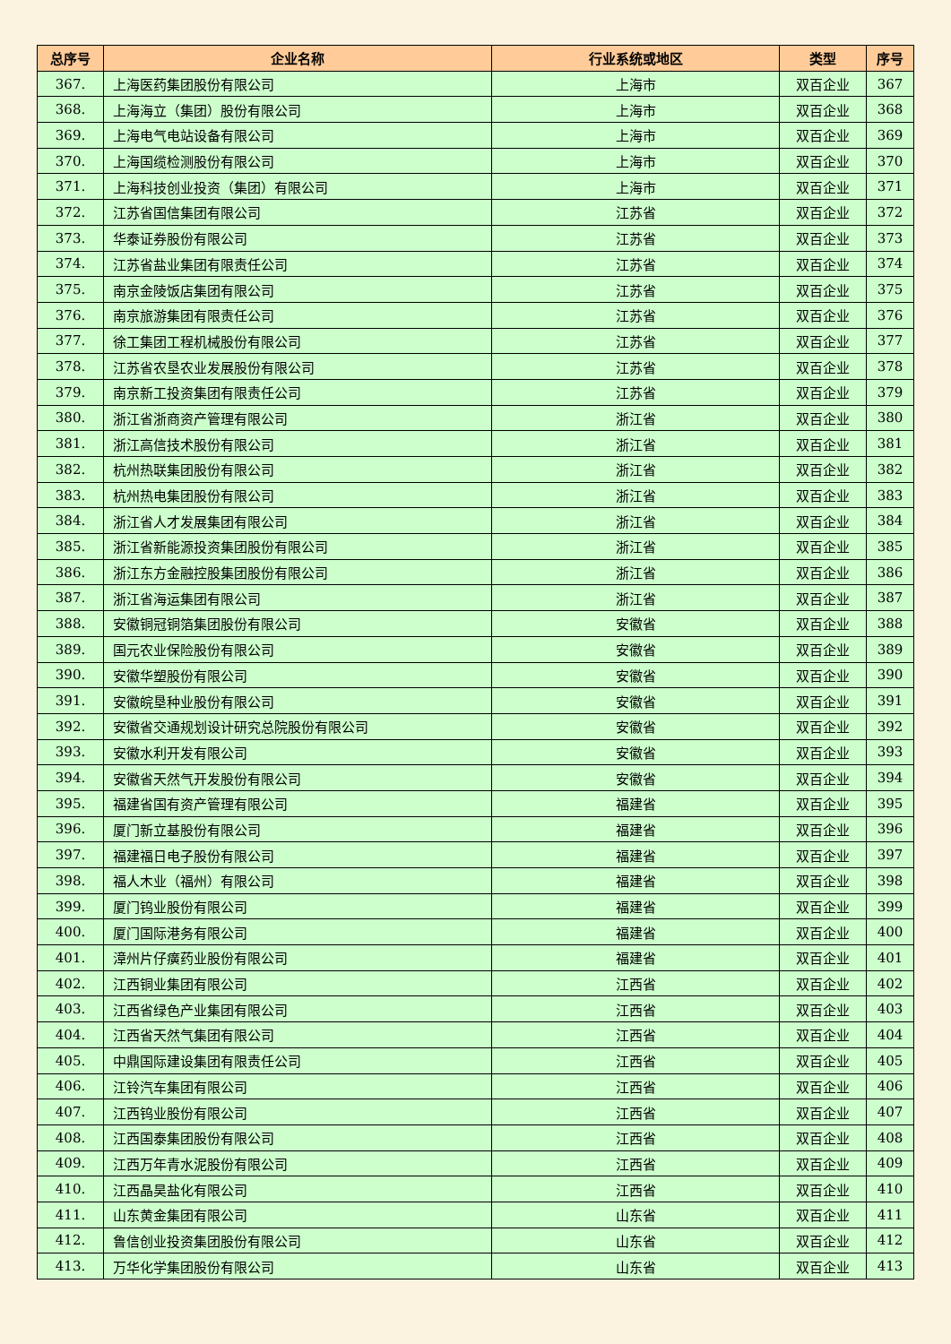| 总序号 | 企业名称 | 行业系统或地区 | 类型 | 序号 |
| --- | --- | --- | --- | --- |
| 367. | 上海医药集团股份有限公司 | 上海市 | 双百企业 | 367 |
| 368. | 上海海立（集团）股份有限公司 | 上海市 | 双百企业 | 368 |
| 369. | 上海电气电站设备有限公司 | 上海市 | 双百企业 | 369 |
| 370. | 上海国缆检测股份有限公司 | 上海市 | 双百企业 | 370 |
| 371. | 上海科技创业投资（集团）有限公司 | 上海市 | 双百企业 | 371 |
| 372. | 江苏省国信集团有限公司 | 江苏省 | 双百企业 | 372 |
| 373. | 华泰证券股份有限公司 | 江苏省 | 双百企业 | 373 |
| 374. | 江苏省盐业集团有限责任公司 | 江苏省 | 双百企业 | 374 |
| 375. | 南京金陵饭店集团有限公司 | 江苏省 | 双百企业 | 375 |
| 376. | 南京旅游集团有限责任公司 | 江苏省 | 双百企业 | 376 |
| 377. | 徐工集团工程机械股份有限公司 | 江苏省 | 双百企业 | 377 |
| 378. | 江苏省农垦农业发展股份有限公司 | 江苏省 | 双百企业 | 378 |
| 379. | 南京新工投资集团有限责任公司 | 江苏省 | 双百企业 | 379 |
| 380. | 浙江省浙商资产管理有限公司 | 浙江省 | 双百企业 | 380 |
| 381. | 浙江高信技术股份有限公司 | 浙江省 | 双百企业 | 381 |
| 382. | 杭州热联集团股份有限公司 | 浙江省 | 双百企业 | 382 |
| 383. | 杭州热电集团股份有限公司 | 浙江省 | 双百企业 | 383 |
| 384. | 浙江省人才发展集团有限公司 | 浙江省 | 双百企业 | 384 |
| 385. | 浙江省新能源投资集团股份有限公司 | 浙江省 | 双百企业 | 385 |
| 386. | 浙江东方金融控股集团股份有限公司 | 浙江省 | 双百企业 | 386 |
| 387. | 浙江省海运集团有限公司 | 浙江省 | 双百企业 | 387 |
| 388. | 安徽铜冠铜箔集团股份有限公司 | 安徽省 | 双百企业 | 388 |
| 389. | 国元农业保险股份有限公司 | 安徽省 | 双百企业 | 389 |
| 390. | 安徽华塑股份有限公司 | 安徽省 | 双百企业 | 390 |
| 391. | 安徽皖垦种业股份有限公司 | 安徽省 | 双百企业 | 391 |
| 392. | 安徽省交通规划设计研究总院股份有限公司 | 安徽省 | 双百企业 | 392 |
| 393. | 安徽水利开发有限公司 | 安徽省 | 双百企业 | 393 |
| 394. | 安徽省天然气开发股份有限公司 | 安徽省 | 双百企业 | 394 |
| 395. | 福建省国有资产管理有限公司 | 福建省 | 双百企业 | 395 |
| 396. | 厦门新立基股份有限公司 | 福建省 | 双百企业 | 396 |
| 397. | 福建福日电子股份有限公司 | 福建省 | 双百企业 | 397 |
| 398. | 福人木业（福州）有限公司 | 福建省 | 双百企业 | 398 |
| 399. | 厦门钨业股份有限公司 | 福建省 | 双百企业 | 399 |
| 400. | 厦门国际港务有限公司 | 福建省 | 双百企业 | 400 |
| 401. | 漳州片仔癀药业股份有限公司 | 福建省 | 双百企业 | 401 |
| 402. | 江西铜业集团有限公司 | 江西省 | 双百企业 | 402 |
| 403. | 江西省绿色产业集团有限公司 | 江西省 | 双百企业 | 403 |
| 404. | 江西省天然气集团有限公司 | 江西省 | 双百企业 | 404 |
| 405. | 中鼎国际建设集团有限责任公司 | 江西省 | 双百企业 | 405 |
| 406. | 江铃汽车集团有限公司 | 江西省 | 双百企业 | 406 |
| 407. | 江西钨业股份有限公司 | 江西省 | 双百企业 | 407 |
| 408. | 江西国泰集团股份有限公司 | 江西省 | 双百企业 | 408 |
| 409. | 江西万年青水泥股份有限公司 | 江西省 | 双百企业 | 409 |
| 410. | 江西晶昊盐化有限公司 | 江西省 | 双百企业 | 410 |
| 411. | 山东黄金集团有限公司 | 山东省 | 双百企业 | 411 |
| 412. | 鲁信创业投资集团股份有限公司 | 山东省 | 双百企业 | 412 |
| 413. | 万华化学集团股份有限公司 | 山东省 | 双百企业 | 413 |